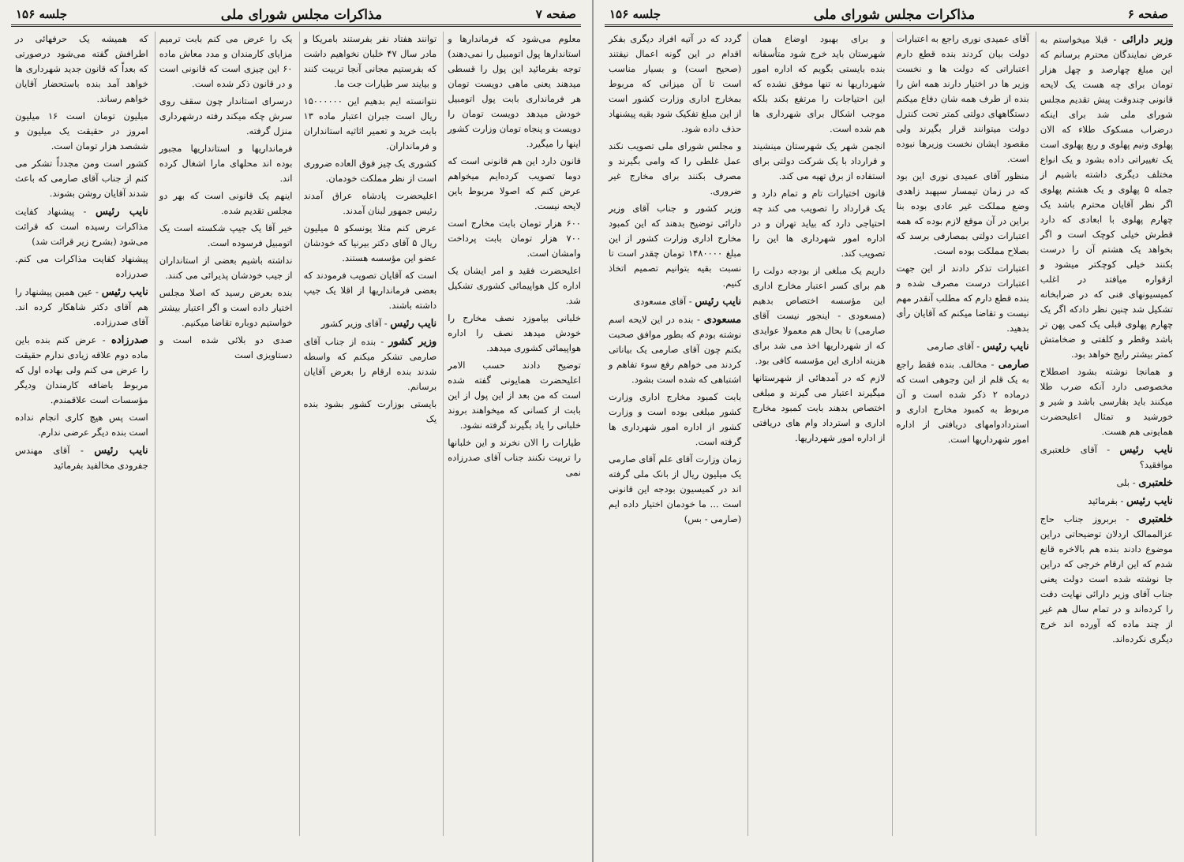صفحه ۶ مذاکرات مجلس شورای ملی جلسه ۱۵۶
وزیر دارائی - قبلا میخواستم به عرض نمایندگان محترم برسانم که این مبلغ چهارصد و چهل هزار تومان برای چه هست یک لایحه قانونی چندوقت پیش تقدیم مجلس شورای ملی شد برای اینکه درضراب مسکوک طلاء که الان پهلوی ونیم پهلوی و ربع پهلوی است یک تغییراتی داده بشود و یک انواع مختلف دیگری داشته باشیم از جمله ۵ پهلوی و یک هشتم پهلوی اگر نظر آقایان محترم باشد یک چهارم پهلوی با ابعادی که دارد قطرش خیلی کوچک است و اگر بخواهد یک هشتم آن را درست بکنند خیلی کوچکتر میشود و ازقواره میافتد در اغلب کمیسیونهای فنی که در ضرابخانه تشکیل شد چنین نظر دادکه اگر یک چهارم پهلوی قبلی یک کمی پهن تر باشد وقطر و کلفتی و ضخامتش کمتر بیشتر رایج خواهد بود.
و همانجا نوشته بشود اصطلاح مخصوصی دارد آنکه ضرب طلا میکنند باید بفارسی باشد و شیر و خورشید و تمثال اعلیحضرت همایونی هم هست.
نایب رئیس - آقای خلعتبری موافقید؟
خلعتبری - بلی
نایب رئیس - بفرمائید
خلعتبری - بربروز جناب حاج عزالممالک اردلان توضیحاتی دراین موضوع دادند بنده هم بالاخره قانع شدم که این ارقام خرجی که دراین جا نوشته شده است دولت یعنی جناب آقای وزیر دارائی نهایت دقت را کرده‌اند و در تمام سال هم غیر از چند ماده که آورده اند خرج دیگری نکرده‌اند.
آقای عمیدی نوری راجع به اعتبارات دولت بیان کردند بنده قطع دارم اعتباراتی که دولت ها و نخست وزیر ها در اختیار دارند همه اش را بنده از طرف همه شان دفاع میکنم دستگاههای دولتی کمتر تحت کنترل دولت میتوانند قرار بگیرند ولی مقصود ایشان نخست وزیرها نبوده است.
منظور آقای عمیدی نوری این بود که در زمان تیمسار سپهبد زاهدی وضع مملکت غیر عادی بوده بنا براین در آن موقع لازم بوده که همه اعتبارات دولتی بمصارفی برسد که بصلاح مملکت بوده است.
اعتبارات تذکر دادند از این جهت اعتبارات درست مصرف شده و بنده قطع دارم که مطلب آنقدر مهم نیست و تقاضا میکنم که آقایان رأی بدهید.
نایب رئیس - آقای صارمی
صارمی - مخالف. بنده فقط راجع به یک قلم از این وجوهی است که درماده ۲ ذکر شده است و آن مربوط به کمبود مخارج اداری و استردادوامهای دریافتی از اداره امور شهرداریها است.
و برای بهبود اوضاع همان شهرستان باید خرج شود متأسفانه بنده بایستی بگویم که اداره امور شهرداریها نه تنها موفق نشده که این احتیاجات را مرتفع بکند بلکه موجب اشکال برای شهرداری ها هم شده است.
انجمن شهر یک شهرستان مینشیند و قرارداد با یک شرکت دولتی برای استفاده از برق تهیه می کند.
قانون اختیارات تام و تمام دارد و یک قرارداد را تصویب می کند چه احتیاجی دارد که بیاید تهران و در اداره امور شهرداری ها این را تصویب کند.
داریم یک مبلغی از بودجه دولت را هم برای کسر اعتبار مخارج اداری این مؤسسه اختصاص بدهیم (مسعودی - اینجور نیست آقای صارمی) تا بحال هم معمولا عوایدی که از شهرداریها اخذ می شد برای هزینه اداری این مؤسسه کافی بود.
لازم که در آمدهائی از شهرستانها میگیرند اعتبار می گیرند و مبلغی اختصاص بدهند بابت کمبود مخارج اداری و استرداد وام های دریافتی از اداره امور شهرداریها.
گردد که در آتیه افراد دیگری بفکر اقدام در این گونه اعمال نیفتند (صحیح است) و بسیار مناسب است تا آن میزانی که مربوط بمخارج اداری وزارت کشور است از این مبلغ تفکیک شود بقیه پیشنهاد حذف داده شود.
و مجلس شورای ملی تصویب نکند عمل غلطی را که وامی بگیرند و مصرف بکنند برای مخارج غیر ضروری.
وزیر کشور و جناب آقای وزیر دارائی توضیح بدهند که این کمبود مخارج اداری وزارت کشور از این مبلغ ۱۴۸۰۰۰۰ تومان چقدر است تا نسبت بقیه بتوانیم تصمیم اتخاذ کنیم.
نایب رئیس - آقای مسعودی
مسعودی - بنده در این لایحه اسم نوشته بودم که بطور موافق صحبت بکنم چون آقای صارمی یک بیاناتی کردند می خواهم رفع سوء تفاهم و اشتباهی که شده است بشود.
بابت کمبود مخارج اداری وزارت کشور مبلغی بوده است و وزارت کشور از اداره امور شهرداری ها گرفته است.
زمان وزارت آقای علم آقای صارمی یک میلیون ریال از بانک ملی گرفته اند در کمیسیون بودجه این قانونی است ... ما خودمان اختیار داده ایم (صارمی - بس)
صفحه ۷ مذاکرات مجلس شورای ملی جلسه ۱۵۶
معلوم می‌شود که فرماندارها و استاندارها پول اتومبیل را نمی‌دهند) توجه بفرمائید این پول را قسطی میدهند یعنی ماهی دویست تومان هر فرمانداری بابت پول اتومبیل خودش میدهد دویست تومان را دویست و پنجاه تومان وزارت کشور اینها را میگیرد.
قانون دارد این هم قانونی است که دوما تصویب کرده‌ایم میخواهم عرض کنم که اصولا مربوط باین لایحه نیست.
۶۰۰ هزار تومان بابت مخارج است ۷۰۰ هزار تومان بابت پرداخت وامشان است.
اعلیحضرت فقید و امر ایشان یک اداره کل هواپیمائی کشوری تشکیل شد.
خلبانی بیاموزد نصف مخارج را خودش میدهد نصف را اداره هواپیمائی کشوری میدهد.
توضیح دادند حسب الامر اعلیحضرت همایونی گفته شده است که من بعد از این پول از این بابت از کسانی که میخواهند بروند خلبانی را یاد بگیرند گرفته نشود.
طیارات را الان نخرند و این خلبانها را تربیت نکنند جناب آقای صدرزاده نمی
توانند هفتاد نفر بفرستند بامریکا و مادر سال ۴۷ خلبان نخواهیم داشت که بفرستیم مجانی آنجا تربیت کنند و بیایند سر طیارات جت ما.
نتوانسته ایم بدهیم این ۱۵۰۰۰۰۰۰ ریال است جبران اعتبار ماده ۱۳ بابت خرید و تعمیر اثاثیه استانداران و فرمانداران.
کشوری یک چیز فوق العاده ضروری است از نظر مملکت خودمان.
اعلیحضرت پادشاه عراق آمدند رئیس جمهور لبنان آمدند.
عرض کنم مثلا یونسکو ۵ میلیون ریال ۵ آقای دکتر بیرنیا که خودشان عضو این مؤسسه هستند.
است که آقایان تصویب فرمودند که بعضی فرمانداریها از اقلا یک جیپ داشته باشند.
نایب رئیس - آقای وزیر کشور
وزیر کشور - بنده از جناب آقای صارمی تشکر میکنم که واسطه شدند بنده ارقام را بعرض آقایان برسانم.
بایستی بوزارت کشور بشود بنده یک
یک را عرض می کنم بابت ترمیم مزایای کارمندان و مدد معاش ماده ۶۰ این چیزی است که قانونی است و در قانون ذکر شده است.
درسرای استاندار چون سقف روی سرش چکه میکند رفته درشهرداری منزل گرفته.
فرمانداریها و استانداریها مجبور بوده اند محلهای مارا اشغال کرده اند.
اینهم یک قانونی است که بهر دو مجلس تقدیم شده.
خیر آقا یک جیپ شکسته است یک اتومبیل فرسوده است.
نداشته باشیم بعضی از استانداران از جیب خودشان پذیرائی می کنند.
بنده بعرض رسید که اصلا مجلس اختیار داده است و اگر اعتبار بیشتر خواستیم دوباره تقاضا میکنیم.
صدی دو بلائی شده است و دستاویزی است
که همیشه یک حرفهائی در اطرافش گفته می‌شود درصورتی که بعداً که قانون جدید شهرداری ها خواهد آمد بنده باستحضار آقایان خواهم رساند.
میلیون تومان است ۱۶ میلیون امروز در حقیقت یک میلیون و ششصد هزار تومان است.
کشور است ومن مجدداً تشکر می کنم از جناب آقای صارمی که باعث شدند آقایان روشن بشوند.
نایب رئیس - پیشنهاد کفایت مذاکرات رسیده است که قرائت می‌شود (بشرح زیر قرائت شد)
پیشنهاد کفایت مذاکرات می کنم. صدرزاده
نایب رئیس - عین همین پیشنهاد را هم آقای دکتر شاهکار کرده اند. آقای صدرزاده.
صدرزاده - عرض کنم بنده باین ماده دوم علاقه زیادی ندارم حقیقت را عرض می کنم ولی بهاده اول که مربوط باضافه کارمندان ودیگر مؤسسات است علاقمندم.
است پس هیچ کاری انجام نداده است بنده دیگر عرضی ندارم.
نایب رئیس - آقای مهندس جفرودی مخالفید بفرمائید